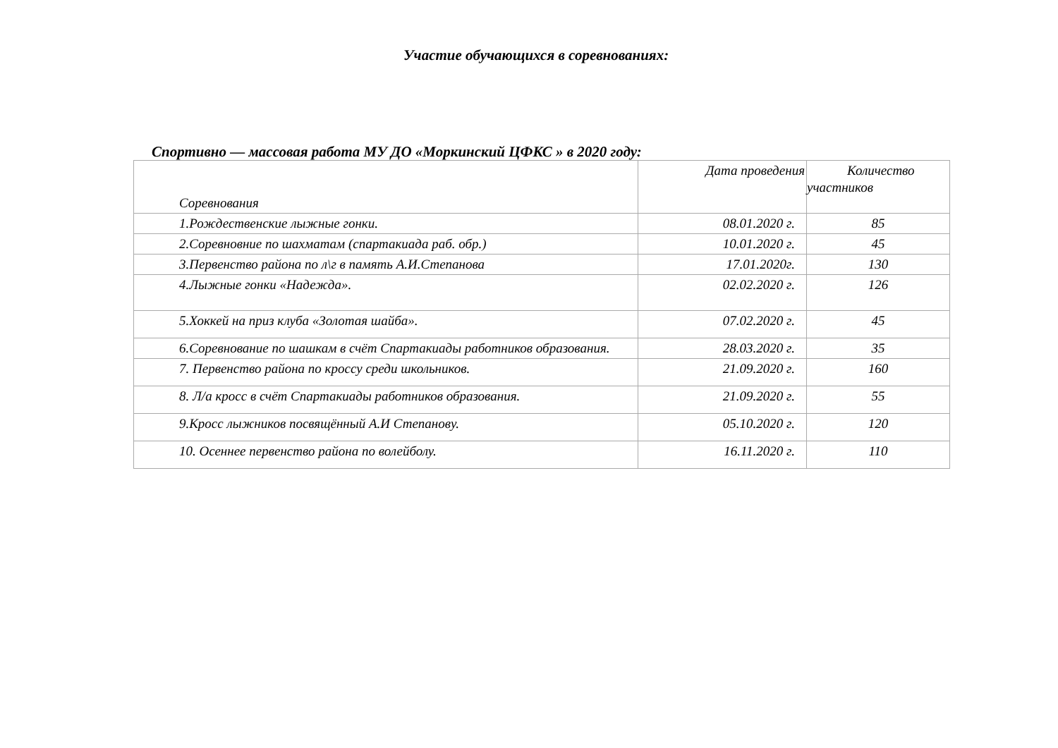Участие обучающихся в соревнованиях:
Спортивно — массовая работа МУ ДО «Моркинский ЦФКС » в 2020 году:
| Соревнования | Дата проведения | Количество участников |
| 1.Рождественские лыжные гонки. | 08.01.2020 г. | 85 |
| 2.Соревновние по шахматам (спартакиада раб. обр.) | 10.01.2020 г. | 45 |
| 3.Первенство района по л\г в память А.И.Степанова | 17.01.2020г. | 130 |
| 4.Лыжные гонки «Надежда». | 02.02.2020 г. | 126 |
| 5.Хоккей на приз клуба «Золотая шайба». | 07.02.2020 г. | 45 |
| 6.Соревнование по шашкам в счёт Спартакиады работников образования. | 28.03.2020 г. | 35 |
| 7. Первенство района по кроссу среди школьников. | 21.09.2020 г. | 160 |
| 8. Л/а кросс в счёт Спартакиады работников образования. | 21.09.2020 г. | 55 |
| 9.Кросс лыжников посвящённый А.И Степанову. | 05.10.2020 г. | 120 |
| 10. Осеннее первенство района по волейболу. | 16.11.2020 г. | 110 |